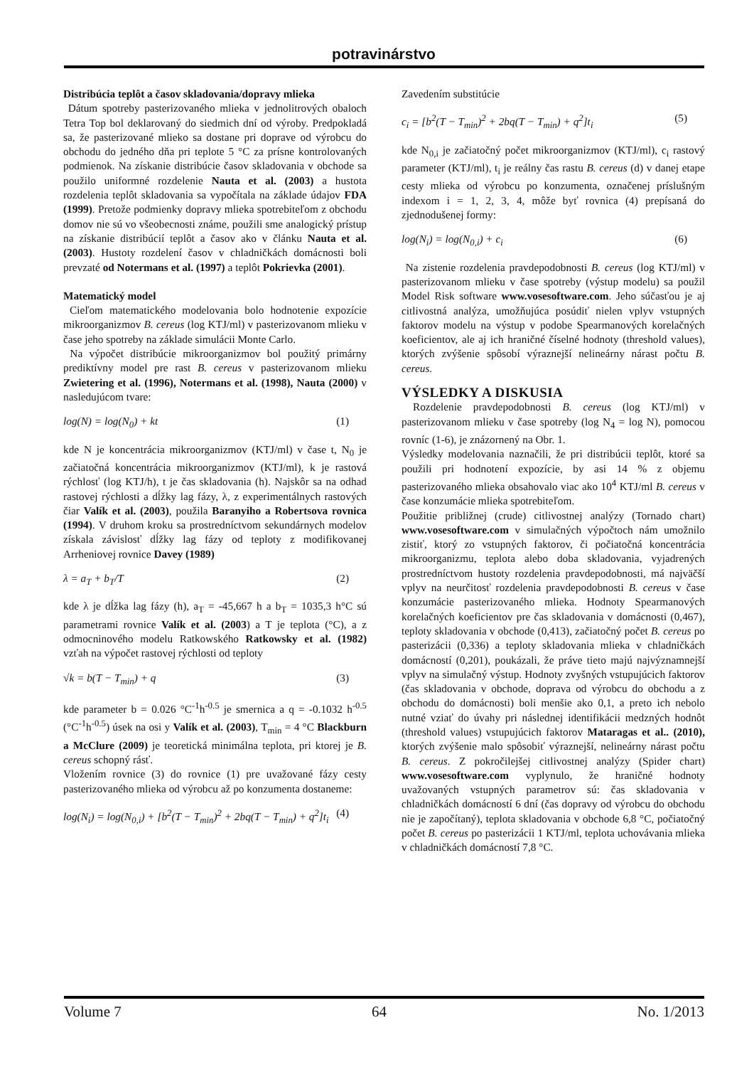potravinárstvo
Distribúcia teplôt a časov skladovania/dopravy mlieka
Dátum spotreby pasterizovaného mlieka v jednolitrových obaloch Tetra Top bol deklarovaný do siedmich dní od výroby. Predpokladá sa, že pasterizované mlieko sa dostane pri doprave od výrobcu do obchodu do jedného dňa pri teplote 5 °C za prísne kontrolovaných podmienok. Na získanie distribúcie časov skladovania v obchode sa použilo uniformné rozdelenie Nauta et al. (2003) a hustota rozdelenia teplôt skladovania sa vypočítala na základe údajov FDA (1999). Pretože podmienky dopravy mlieka spotrebiteľom z obchodu domov nie sú vo všeobecnosti známe, použili sme analogický prístup na získanie distribúcií teplôt a časov ako v článku Nauta et al. (2003). Hustoty rozdelení časov v chladničkách domácnosti boli prevzaté od Notermans et al. (1997) a teplôt Pokrievka (2001).
Matematický model
Cieľom matematického modelovania bolo hodnotenie expozície mikroorganizmov B. cereus (log KTJ/ml) v pasterizovanom mlieku v čase jeho spotreby na základe simulácii Monte Carlo.
Na výpočet distribúcie mikroorganizmov bol použitý primárny prediktívny model pre rast B. cereus v pasterizovanom mlieku Zwietering et al. (1996), Notermans et al. (1998), Nauta (2000) v nasledujúcom tvare:
log(N) = log(N<sub>0</sub>) + kt (1)
kde N je koncentrácia mikroorganizmov (KTJ/ml) v čase t, N<sub>0</sub> je začiatočná koncentrácia mikroorganizmov (KTJ/ml), k je rastová rýchlosť (log KTJ/h), t je čas skladovania (h). Najskôr sa na odhad rastovej rýchlosti a dĺžky lag fázy, λ, z experimentálnych rastových čiar Valík et al. (2003), použila Baranyiho a Robertsova rovnica (1994). V druhom kroku sa prostredníctvom sekundárnych modelov získala závislosť dĺžky lag fázy od teploty z modifikovanej Arrheniovej rovnice Davey (1989)
λ = a<sub>T</sub> + b<sub>T</sub>/T (2)
kde λ je dĺžka lag fázy (h), a<sub>T</sub> = -45,667 h a b<sub>T</sub> = 1035,3 h°C sú parametrami rovnice Valík et al. (2003) a T je teplota (°C), a z odmocninového modelu Ratkowského Ratkowsky et al. (1982) vzťah na výpočet rastovej rýchlosti od teploty
√k = b(T − T<sub>min</sub>) + q (3)
kde parameter b = 0.026 °C<sup>-1</sup>h<sup>-0.5</sup> je smernica a q = -0.1032 h<sup>-0.5</sup> (°C<sup>-1</sup>h<sup>-0.5</sup>) úsek na osi y Valík et al. (2003), T<sub>min</sub> = 4 °C Blackburn a McClure (2009) je teoretická minimálna teplota, pri ktorej je B. cereus schopný rásť.
Vložením rovnice (3) do rovnice (1) pre uvažované fázy cesty pasterizovaného mlieka od výrobcu až po konzumenta dostaneme:
log(N<sub>i</sub>) = log(N<sub>0,i</sub>) + [b<sup>2</sup>(T − T<sub>min</sub>)<sup>2</sup> + 2bq(T − T<sub>min</sub>) + q<sup>2</sup>]t<sub>i</sub> (4)
Zavedením substitúcie
c<sub>i</sub> = [b<sup>2</sup>(T − T<sub>min</sub>)<sup>2</sup> + 2bq(T − T<sub>min</sub>) + q<sup>2</sup>]t<sub>i</sub> (5)
kde N<sub>0,i</sub> je začiatočný počet mikroorganizmov (KTJ/ml), c<sub>i</sub> rastový parameter (KTJ/ml), t<sub>i</sub> je reálny čas rastu B. cereus (d) v danej etape cesty mlieka od výrobcu po konzumenta, označenej príslušným indexom i = 1, 2, 3, 4, môže byť rovnica (4) prepísaná do zjednodušenej formy:
log(N<sub>i</sub>) = log(N<sub>0,i</sub>) + c<sub>i</sub> (6)
Na zistenie rozdelenia pravdepodobnosti B. cereus (log KTJ/ml) v pasterizovanom mlieku v čase spotreby (výstup modelu) sa použil Model Risk software www.vosesoftware.com. Jeho súčasťou je aj citlivostná analýza, umožňujúca posúdiť nielen vplyv vstupných faktorov modelu na výstup v podobe Spearmanových korelačných koeficientov, ale aj ich hraničné číselné hodnoty (threshold values), ktorých zvýšenie spôsobí výraznejší nelineárny nárast počtu B. cereus.
VÝSLEDKY A DISKUSIA
Rozdelenie pravdepodobnosti B. cereus (log KTJ/ml) v pasterizovanom mlieku v čase spotreby (log N<sub>4</sub> = log N), pomocou rovníc (1-6), je znázornený na Obr. 1.
Výsledky modelovania naznačili, že pri distribúcii teplôt, ktoré sa použili pri hodnotení expozície, by asi 14 % z objemu pasterizovaného mlieka obsahovalo viac ako 10<sup>4</sup> KTJ/ml B. cereus v čase konzumácie mlieka spotrebiteľom.
Použitie približnej (crude) citlivostnej analýzy (Tornado chart) www.vosesoftware.com v simulačných výpočtoch nám umožnilo zistiť, ktorý zo vstupných faktorov, či počiatočná koncentrácia mikroorganizmu, teplota alebo doba skladovania, vyjadrených prostredníctvom hustoty rozdelenia pravdepodobnosti, má najväčší vplyv na neurčitosť rozdelenia pravdepodobnosti B. cereus v čase konzumácie pasterizovaného mlieka. Hodnoty Spearmanových korelačných koeficientov pre čas skladovania v domácnosti (0,467), teploty skladovania v obchode (0,413), začiatočný počet B. cereus po pasterizácii (0,336) a teploty skladovania mlieka v chladničkách domácností (0,201), poukázali, že práve tieto majú najvýznamnejší vplyv na simulačný výstup. Hodnoty zvyšných vstupujúcich faktorov (čas skladovania v obchode, doprava od výrobcu do obchodu a z obchodu do domácnosti) boli menšie ako 0,1, a preto ich nebolo nutné vziať do úvahy pri následnej identifikácii medzných hodnôt (threshold values) vstupujúcich faktorov Mataragas et al.. (2010), ktorých zvýšenie malo spôsobiť výraznejší, nelineárny nárast počtu B. cereus. Z pokročilejšej citlivostnej analýzy (Spider chart) www.vosesoftware.com vyplynulo, že hraničné hodnoty uvažovaných vstupných parametrov sú: čas skladovania v chladničkách domácností 6 dní (čas dopravy od výrobcu do obchodu nie je započítaný), teplota skladovania v obchode 6,8 °C, počiatočný počet B. cereus po pasterizácii 1 KTJ/ml, teplota uchovávania mlieka v chladničkách domácností 7,8 °C.
Volume 7 64 No. 1/2013